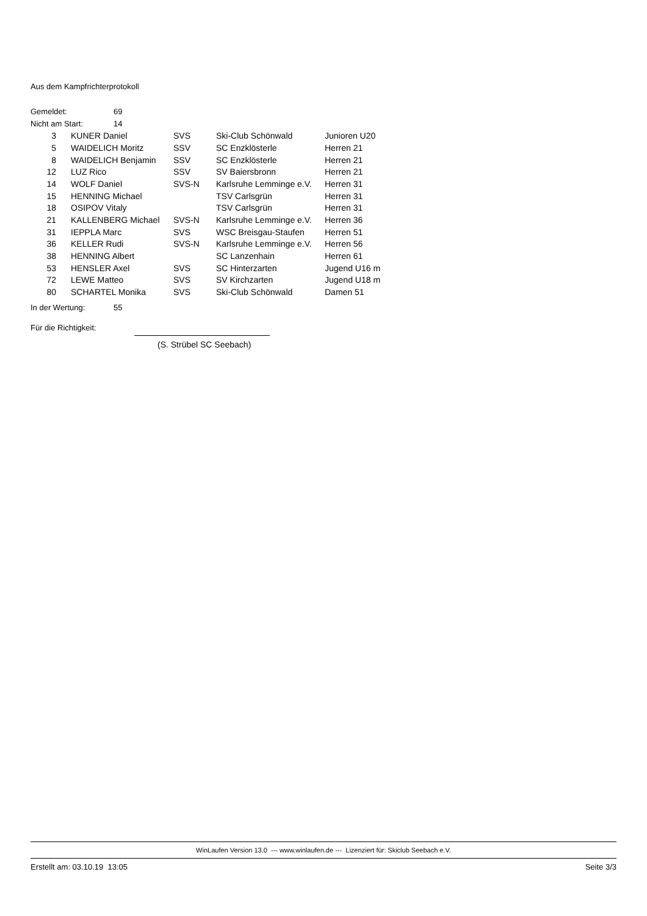Aus dem Kampfrichterprotokoll
| Gemeldet: | 69 |
| Nicht am Start: | 14 |
| 3 | | KUNER Daniel | SVS | Ski-Club Schönwald | Junioren U20 |
| 5 | | WAIDELICH Moritz | SSV | SC Enzklösterle | Herren 21 |
| 8 | | WAIDELICH Benjamin | SSV | SC Enzklösterle | Herren 21 |
| 12 | | LUZ Rico | SSV | SV Baiersbronn | Herren 21 |
| 14 | | WOLF Daniel | SVS-N | Karlsruhe Lemminge e.V. | Herren 31 |
| 15 | | HENNING Michael | | TSV Carlsgrün | Herren 31 |
| 18 | | OSIPOV Vitaly | | TSV Carlsgrün | Herren 31 |
| 21 | | KALLENBERG Michael | SVS-N | Karlsruhe Lemminge e.V. | Herren 36 |
| 31 | | IEPPLA Marc | SVS | WSC Breisgau-Staufen | Herren 51 |
| 36 | | KELLER Rudi | SVS-N | Karlsruhe Lemminge e.V. | Herren 56 |
| 38 | | HENNING Albert | | SC Lanzenhain | Herren 61 |
| 53 | | HENSLER Axel | SVS | SC Hinterzarten | Jugend U16 m |
| 72 | | LEWE Matteo | SVS | SV Kirchzarten | Jugend U18 m |
| 80 | | SCHARTEL Monika | SVS | Ski-Club Schönwald | Damen 51 |
| In der Wertung: | 55 |
Für die Richtigkeit:
(S. Strübel SC Seebach)
WinLaufen Version 13.0 --- www.winlaufen.de --- Lizenziert für: Skiclub Seebach e.V.
Erstellt am: 03.10.19 13:05 Seite 3/3